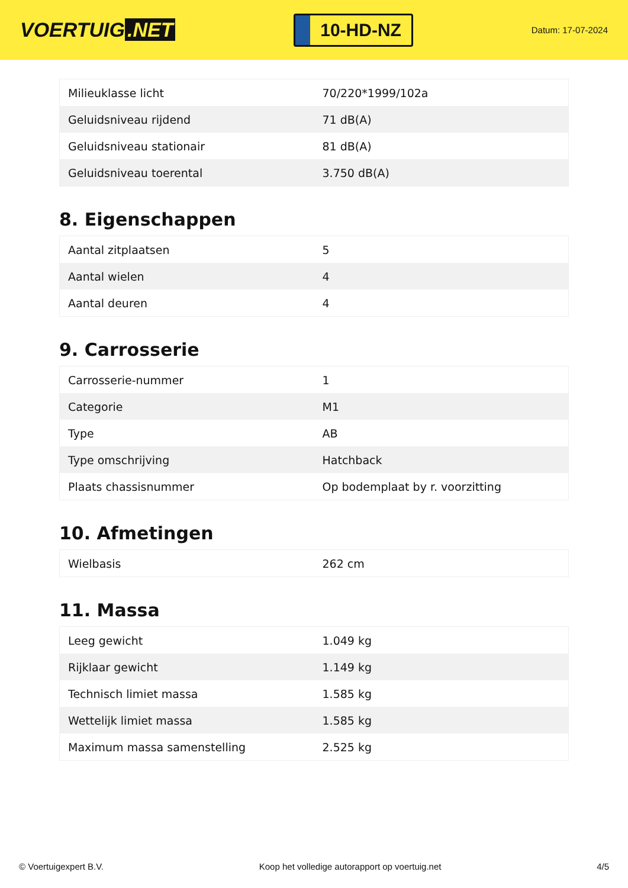VOERTUIG.NET
10-HD-NZ
Datum: 17-07-2024
| Milieuklasse licht | 70/220*1999/102a |
| Geluidsniveau rijdend | 71 dB(A) |
| Geluidsniveau stationair | 81 dB(A) |
| Geluidsniveau toerental | 3.750 dB(A) |
8. Eigenschappen
| Aantal zitplaatsen | 5 |
| Aantal wielen | 4 |
| Aantal deuren | 4 |
9. Carrosserie
| Carrosserie-nummer | 1 |
| Categorie | M1 |
| Type | AB |
| Type omschrijving | Hatchback |
| Plaats chassisnummer | Op bodemplaat by r. voorzitting |
10. Afmetingen
| Wielbasis | 262 cm |
11. Massa
| Leeg gewicht | 1.049 kg |
| Rijklaar gewicht | 1.149 kg |
| Technisch limiet massa | 1.585 kg |
| Wettelijk limiet massa | 1.585 kg |
| Maximum massa samenstelling | 2.525 kg |
© Voertuigexpert B.V. Koop het volledige autorapport op voertuig.net 4/5